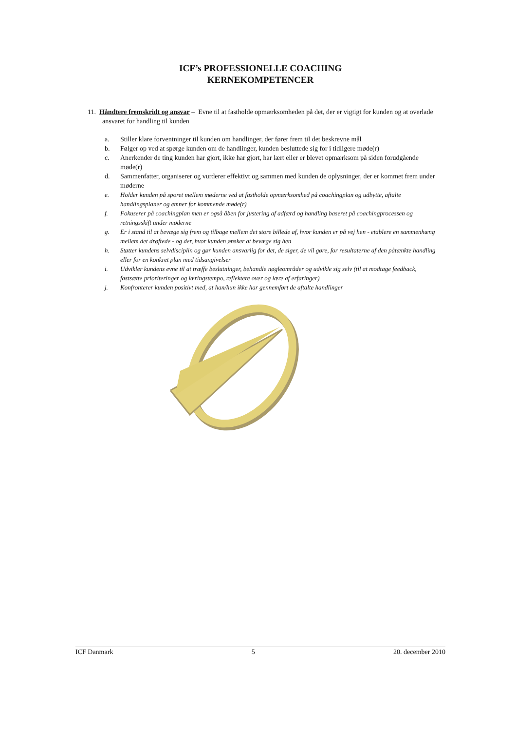ICF’s PROFESSIONELLE COACHING
KERNEKOMPETENCER
11. Håndtere fremskridt og ansvar – Evne til at fastholde opmærksomheden på det, der er vigtigt for kunden og at overlade ansvaret for handling til kunden
a. Stiller klare forventninger til kunden om handlinger, der fører frem til det beskrevne mål
b. Følger op ved at spørge kunden om de handlinger, kunden besluttede sig for i tidligere møde(r)
c. Anerkender de ting kunden har gjort, ikke har gjort, har lært eller er blevet opmærksom på siden forudgående møde(r)
d. Sammenfatter, organiserer og vurderer effektivt og sammen med kunden de oplysninger, der er kommet frem under møderne
e. Holder kunden på sporet mellem møderne ved at fastholde opmærksomhed på coachingplan og udbytte, aftalte handlingsplaner og emner for kommende møde(r)
f. Fokuserer på coachingplan men er også åben for justering af adfærd og handling baseret på coachingprocessen og retningsskift under møderne
g. Er i stand til at bevæge sig frem og tilbage mellem det store billede af, hvor kunden er på vej hen - etablere en sammenhæng mellem det drøftede - og der, hvor kunden ønsker at bevæge sig hen
h. Støtter kundens selvdisciplin og gør kunden ansvarlig for det, de siger, de vil gøre, for resultaterne af den påtænkte handling eller for en konkret plan med tidsangivelser
i. Udvikler kundens evne til at træffe beslutninger, behandle nøgleområder og udvikle sig selv (til at modtage feedback, fastsætte prioriteringer og læringstempo, reflektere over og lære af erfaringer)
j. Konfronterer kunden positivt med, at han/hun ikke har gennemført de aftalte handlinger
ICF Danmark 5 20. december 2010